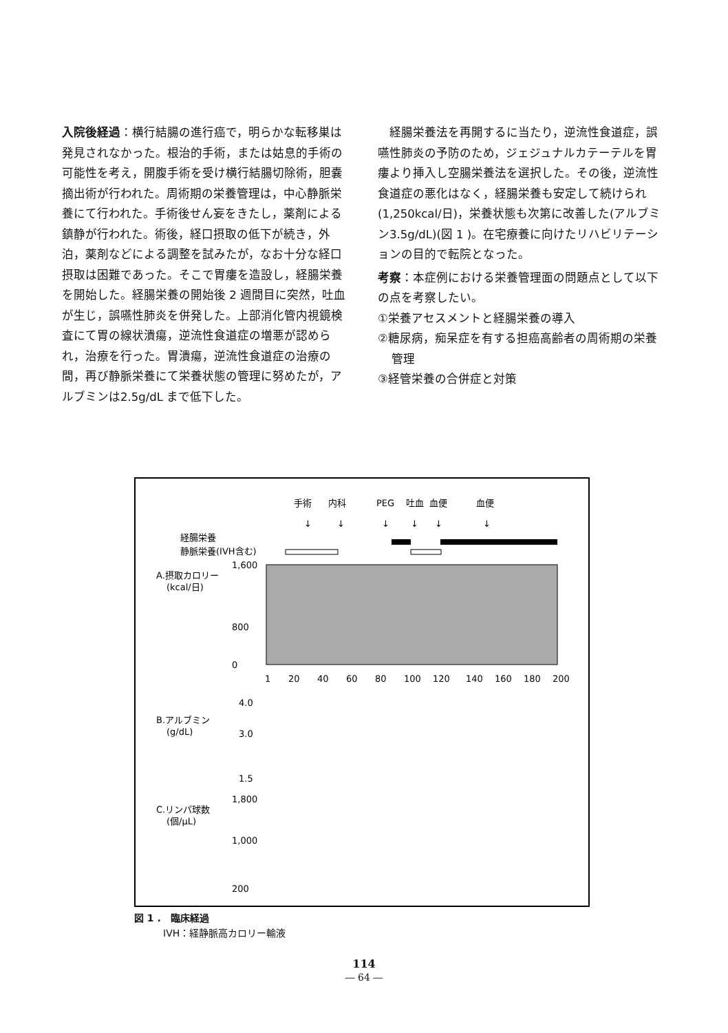入院後経過：横行結腸の進行癌で，明らかな転移巣は発見されなかった。根治的手術，または姑息的手術の可能性を考え，開腹手術を受け横行結腸切除術，胆嚢摘出術が行われた。周術期の栄養管理は，中心静脈栄養にて行われた。手術後せん妄をきたし，薬剤による鎮静が行われた。術後，経口摂取の低下が続き，外泊，薬剤などによる調整を試みたが，なお十分な経口摂取は困難であった。そこで胃瘻を造設し，経腸栄養を開始した。経腸栄養の開始後 2 週間目に突然，吐血が生じ，誤嚥性肺炎を併発した。上部消化管内視鏡検査にて胃の線状潰瘍，逆流性食道症の増悪が認められ，治療を行った。胃潰瘍，逆流性食道症の治療の間，再び静脈栄養にて栄養状態の管理に努めたが，アルブミンは2.5g/dL まで低下した。
経腸栄養法を再開するに当たり，逆流性食道症，誤嚥性肺炎の予防のため，ジェジュナルカテーテルを胃瘻より挿入し空腸栄養法を選択した。その後，逆流性食道症の悪化はなく，経腸栄養も安定して続けられ(1,250kcal/日)，栄養状態も次第に改善した(アルブミン3.5g/dL)(図 1 )。在宅療養に向けたリハビリテーションの目的で転院となった。
考察：本症例における栄養管理面の問題点として以下の点を考察したい。
①栄養アセスメントと経腸栄養の導入
②糖尿病，痴呆症を有する担癌高齢者の周術期の栄養管理
③経管栄養の合併症と対策
手術
内科
PEG
吐血
血便
血便
↓
↓
↓
↓
↓
↓
経腸栄養
静脈栄養(IVH含む)
A.摂取カロリー
(kcal/日)
1,600
800
0
1
20
40
60
80
100
120
140
160
180
200
B.アルブミン
(g/dL)
4.0
3.0
1.5
C.リンパ球数
(個/μL)
1,800
1,000
200
図 1 .　臨床経過
　　　IVH：経静脈高カロリー輸液
114
― 64 ―